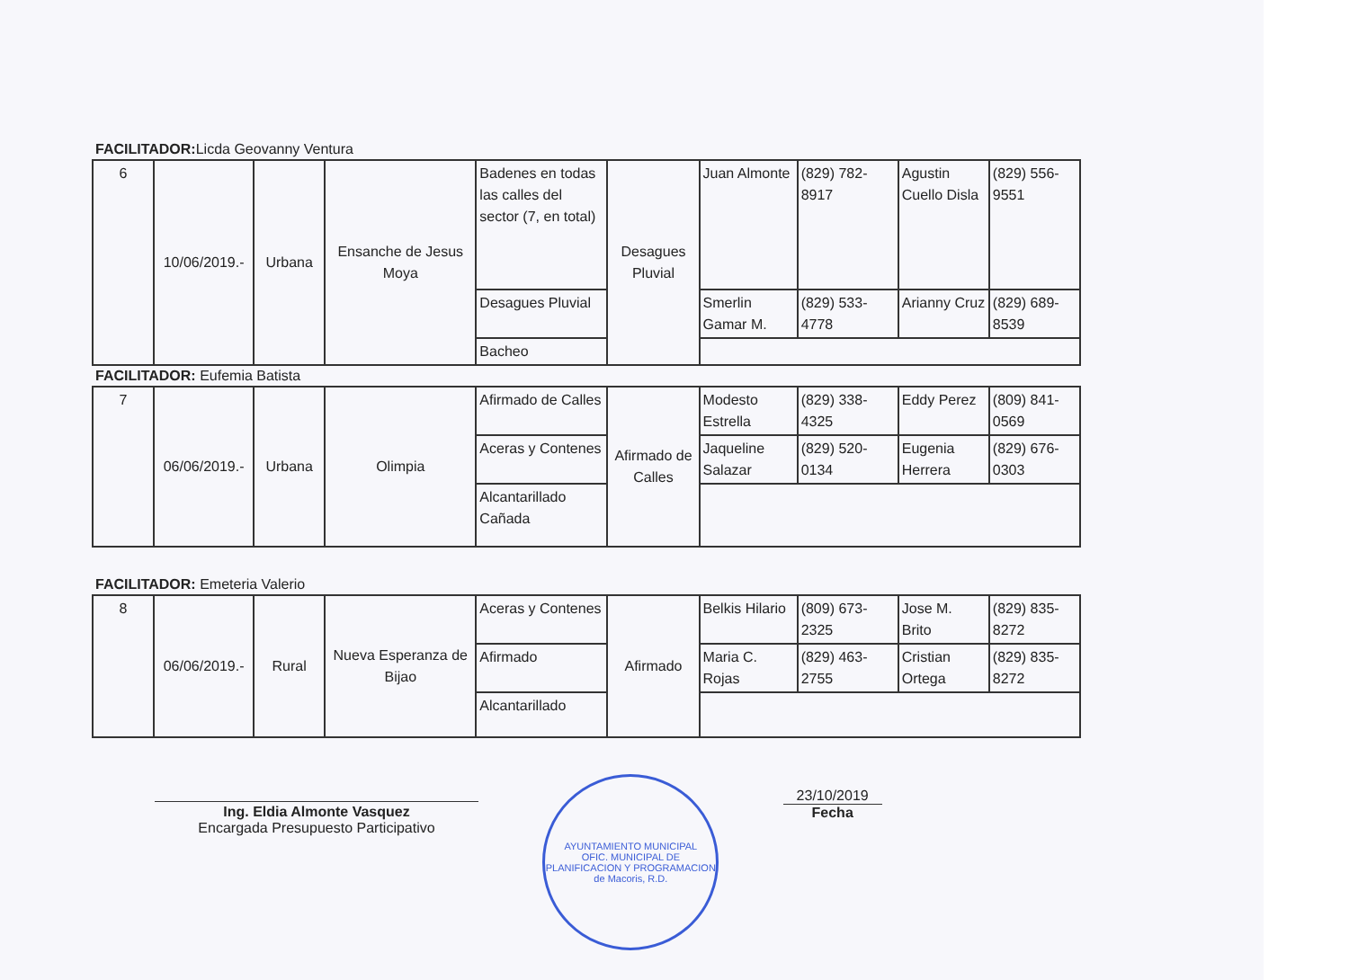FACILITADOR: Licda Geovanny Ventura
| 6 | 10/06/2019.- | Urbana | Ensanche de Jesus Moya | Badenes en todas las calles del sector (7, en total) | Desagues Pluvial | Juan Almonte | (829) 782-8917 | Agustin Cuello Disla | (829) 556-9551 |
| | | | | Desagues Pluvial | | Smerlin Gamar M. | (829) 533-4778 | Arianny Cruz | (829) 689-8539 |
| | | | | Bacheo | | | | | |
FACILITADOR: Eufemia Batista
| 7 | 06/06/2019.- | Urbana | Olimpia | Afirmado de Calles | Afirmado de Calles | Modesto Estrella | (829) 338-4325 | Eddy Perez | (809) 841-0569 |
| | | | | Aceras y Contenes | | Jaqueline Salazar | (829) 520-0134 | Eugenia Herrera | (829) 676-0303 |
| | | | | Alcantarillado Cañada | | | | | |
FACILITADOR: Emeteria Valerio
| 8 | 06/06/2019.- | Rural | Nueva Esperanza de Bijao | Aceras y Contenes | Afirmado | Belkis Hilario | (809) 673-2325 | Jose M. Brito | (829) 835-8272 |
| | | | | Afirmado | | Maria C. Rojas | (829) 463-2755 | Cristian Ortega | (829) 835-8272 |
| | | | | Alcantarillado | | | | | |
Ing. Eldia Almonte Vasquez
Encargada Presupuesto Participativo
AYUNTAMIENTO MUNICIPAL
OFIC. MUNICIPAL DE PLANIFICACION Y PROGRAMACION
de Macoris, R.D.
23/10/2019
Fecha